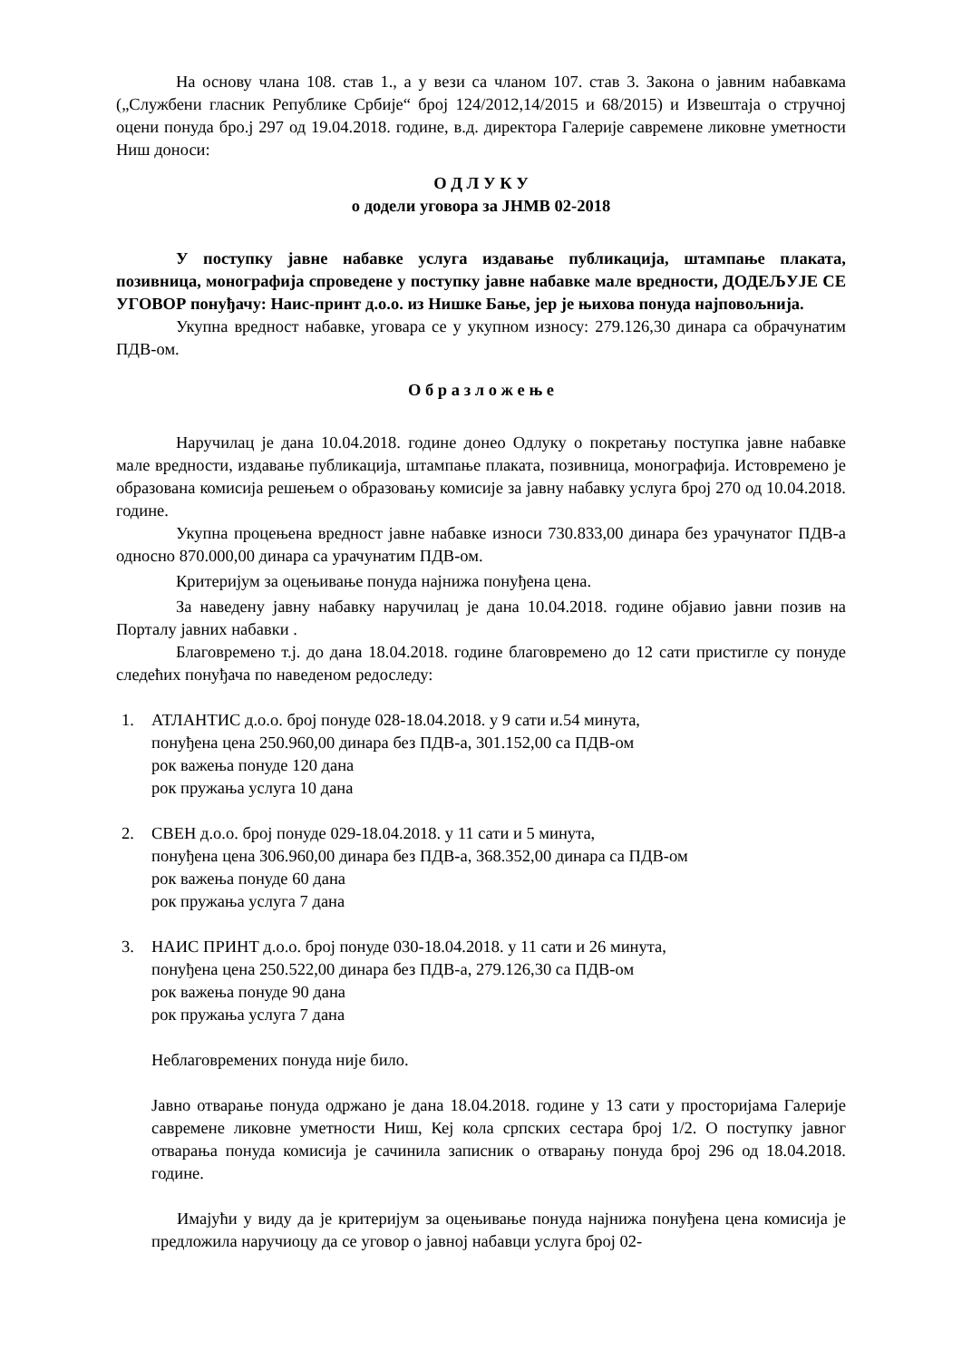На основу члана 108. став 1., а у вези са чланом 107. став 3. Закона о јавним набавкама („Службени гласник Републике Србије“ број 124/2012,14/2015 и 68/2015) и Извештаја о стручној оцени понуда бро.ј 297 од 19.04.2018. године, в.д. директора Галерије савремене ликовне уметности Ниш доноси:
О Д Л У К У
о додели уговора за ЈНМВ 02-2018
У поступку јавне набавке услуга издавање публикација, штампање плаката, позивница, монографија спроведене у поступку јавне набавке мале вредности, ДОДЕЉУЈЕ СЕ УГОВОР понуђачу: Наис-принт д.о.о. из Нишке Бање, јер је њихова понуда најповољнија.
Укупна вредност набавке, уговара се у укупном износу: 279.126,30 динара са обрачунатим ПДВ-ом.
О б р а з л о ж е њ е
Наручилац је дана 10.04.2018. године донео Одлуку о покретању поступка јавне набавке мале вредности, издавање публикација, штампање плаката, позивница, монографија. Истовремено је образована комисија решењем о образовању комисије за јавну набавку услуга број 270 од 10.04.2018. године.
Укупна процењена вредност јавне набавке износи 730.833,00 динара без урачунатог ПДВ-а односно 870.000,00 динара са урачунатим ПДВ-ом.
Критеријум за оцењивање понуда најнижа понуђена цена.
За наведену јавну набавку наручилац је дана 10.04.2018. године објавио јавни позив на Порталу јавних набавки .
Благовремено т.ј. до дана 18.04.2018. године благовремено до 12 сати пристигле су понуде следећих понуђача по наведеном редоследу:
1. АТЛАНТИС д.о.о. број понуде 028-18.04.2018. у 9 сати и.54 минута,
понуђена цена 250.960,00 динара без ПДВ-а, 301.152,00 са ПДВ-ом
рок важења понуде 120 дана
рок пружања услуга 10 дана
2. СВЕН д.о.о. број понуде 029-18.04.2018. у 11 сати и 5 минута,
понуђена цена 306.960,00 динара без ПДВ-а, 368.352,00 динара са ПДВ-ом
рок важења понуде 60 дана
рок пружања услуга 7 дана
3. НАИС ПРИНТ д.о.о. број понуде 030-18.04.2018. у 11 сати и 26 минута,
понуђена цена 250.522,00 динара без ПДВ-а, 279.126,30 са ПДВ-ом
рок важења понуде 90 дана
рок пружања услуга 7 дана
Неблаговремених понуда није било.
Јавно отварање понуда одржано је дана 18.04.2018. године у 13 сати у просторијама Галерије савремене ликовне уметности Ниш, Кеј кола српских сестара број 1/2. О поступку јавног отварања понуда комисија је сачинила записник о отварању понуда број 296 од 18.04.2018. године.
Имајући у виду да је критеријум за оцењивање понуда најнижа понуђена цена комисија је предложила наручиоцу да се уговор о јавној набавци услуга број 02-